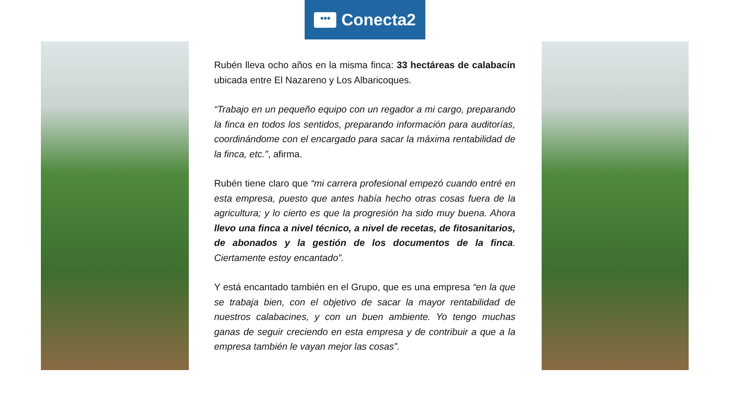•••
Conecta2
Rubén lleva ocho años en la misma finca: 33 hectáreas de calabacín ubicada entre El Nazareno y Los Albaricoques.
“Trabajo en un pequeño equipo con un regador a mi cargo, preparando la finca en todos los sentidos, preparando información para auditorías, coordinándome con el encargado para sacar la máxima rentabilidad de la finca, etc.”, afirma.
Rubén tiene claro que “mi carrera profesional empezó cuando entré en esta empresa, puesto que antes había hecho otras cosas fuera de la agricultura; y lo cierto es que la progresión ha sido muy buena. Ahora llevo una finca a nivel técnico, a nivel de recetas, de fitosanitarios, de abonados y la gestión de los documentos de la finca. Ciertamente estoy encantado”.
Y está encantado también en el Grupo, que es una empresa “en la que se trabaja bien, con el objetivo de sacar la mayor rentabilidad de nuestros calabacines, y con un buen ambiente. Yo tengo muchas ganas de seguir creciendo en esta empresa y de contribuir a que a la empresa también le vayan mejor las cosas”.